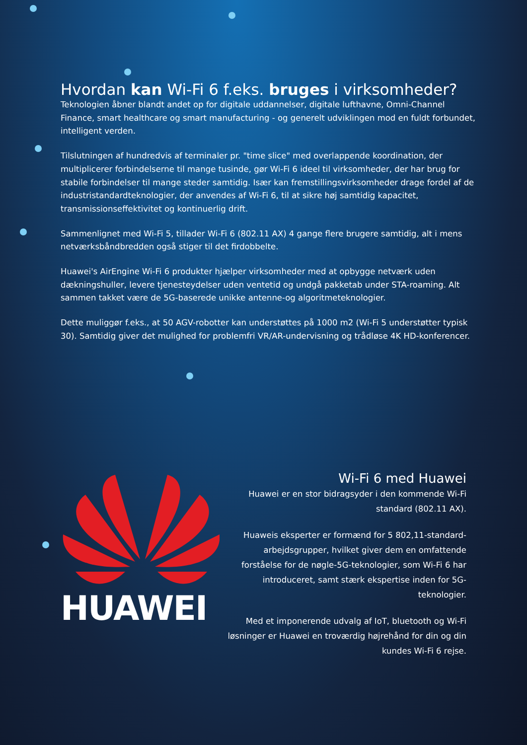Hvordan kan Wi-Fi 6 f.eks. bruges i virksomheder?
Teknologien åbner blandt andet op for digitale uddannelser, digitale lufthavne, Omni-Channel Finance, smart healthcare og smart manufacturing - og generelt udviklingen mod en fuldt forbundet, intelligent verden.
Tilslutningen af hundredvis af terminaler pr. "time slice" med overlappende koordination, der multiplicerer forbindelserne til mange tusinde, gør Wi-Fi 6 ideel til virksomheder, der har brug for stabile forbindelser til mange steder samtidig. Især kan fremstillingsvirksomheder drage fordel af de industristandardteknologier, der anvendes af Wi-Fi 6, til at sikre høj samtidig kapacitet, transmissionseffektivitet og kontinuerlig drift.
Sammenlignet med Wi-Fi 5, tillader Wi-Fi 6 (802.11 AX) 4 gange flere brugere samtidig, alt i mens netværksbåndbredden også stiger til det firdobbelte.
Huawei's AirEngine Wi-Fi 6 produkter hjælper virksomheder med at opbygge netværk uden dækningshuller, levere tjenesteydelser uden ventetid og undgå pakketab under STA-roaming. Alt sammen takket være de 5G-baserede unikke antenne-og algoritmeteknologier.
Dette muliggør f.eks., at 50 AGV-robotter kan understøttes på 1000 m2 (Wi-Fi 5 understøtter typisk 30). Samtidig giver det mulighed for problemfri VR/AR-undervisning og trådløse 4K HD-konferencer.
HUAWEI
Wi-Fi 6 med Huawei
Huawei er en stor bidragsyder i den kommende Wi-Fi standard (802.11 AX).
Huaweis eksperter er formænd for 5 802,11-standard-arbejdsgrupper, hvilket giver dem en omfattende forståelse for de nøgle-5G-teknologier, som Wi-Fi 6 har introduceret, samt stærk ekspertise inden for 5G-teknologier.
Med et imponerende udvalg af IoT, bluetooth og Wi-Fi løsninger er Huawei en troværdig højrehånd for din og din kundes Wi-Fi 6 rejse.